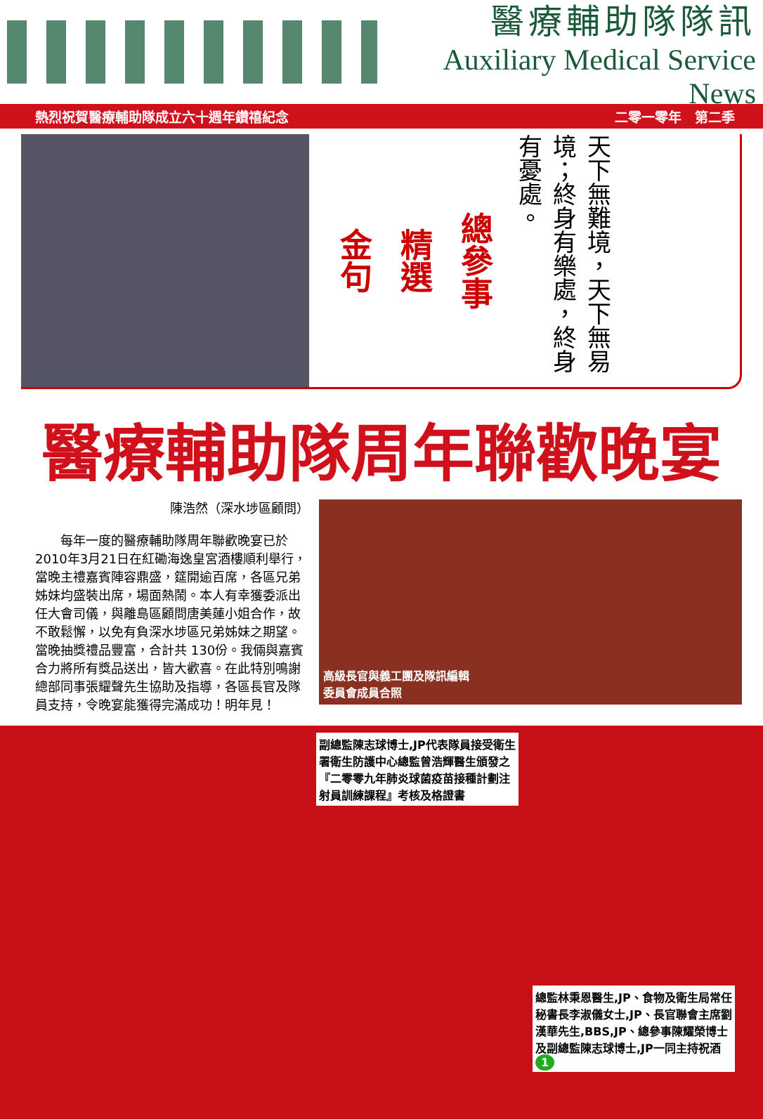醫療輔助隊隊訊
Auxiliary Medical Service News
熱烈祝賀醫療輔助隊成立六十週年鑽禧紀念 二零一零年　第二季
金句
精選
總參事
天下無難境，天下無易境；終身有樂處，終身有憂處。
醫療輔助隊周年聯歡晚宴
陳浩然（深水埗區顧問）
　　每年一度的醫療輔助隊周年聯歡晚宴已於2010年3月21日在紅磡海逸皇宮酒樓順利舉行，當晚主禮嘉賓陣容鼎盛，筵開逾百席，各區兄弟姊妹均盛裝出席，場面熱鬧。本人有幸獲委派出任大會司儀，與離島區顧問唐美蓮小姐合作，故不敢鬆懈，以免有負深水埗區兄弟姊妹之期望。當晚抽獎禮品豐富，合計共 130份。我倆與嘉賓合力將所有獎品送出，皆大歡喜。在此特別鳴謝總部同事張耀聲先生協助及指導，各區長官及隊員支持，令晚宴能獲得完滿成功！明年見！
高級長官與義工團及隊訊編輯
委員會成員合照
副總監陳志球博士,JP代表隊員接受衛生署衛生防護中心總監曾浩輝醫生頒發之『二零零九年肺炎球菌疫苗接種計劃注射員訓練課程』考核及格證書
總監林秉恩醫生,JP、食物及衛生局常任秘書長李淑儀女士,JP、長官聯會主席劉漢華先生,BBS,JP、總參事陳耀榮博士及副總監陳志球博士,JP一同主持祝酒
1